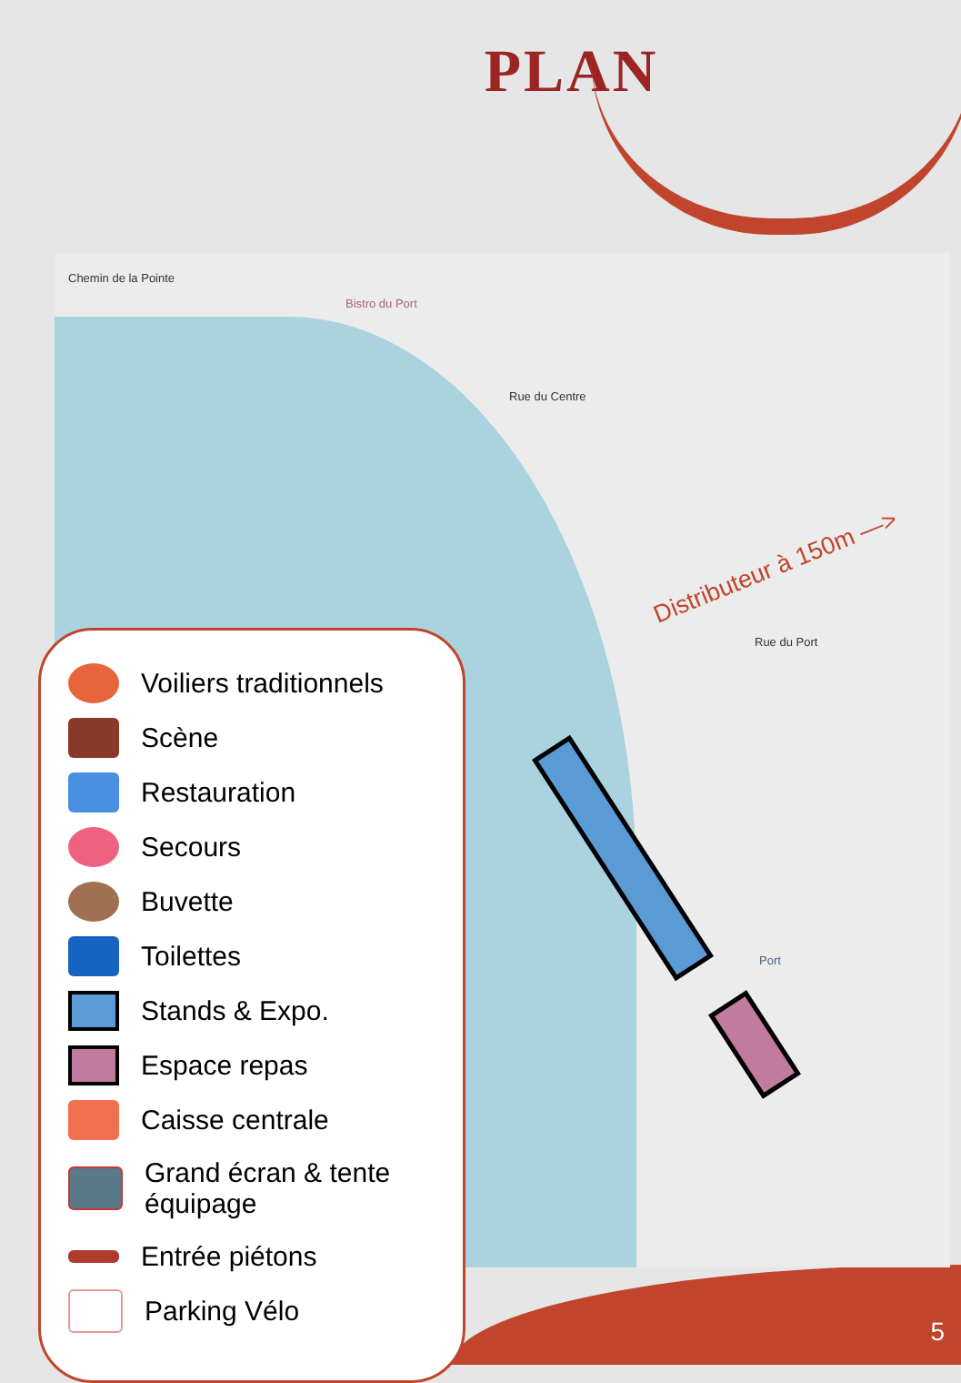PLAN
Chemin de la Pointe
Bistro du Port
Rue du Centre
Rue du Port
Port
Distributeur à 150m —>
Voiliers traditionnels
Scène
Restauration
Secours
Buvette
Toilettes
Stands & Expo.
Espace repas
Caisse centrale
Grand écran & tente
équipage
Entrée piétons
Parking Vélo
5